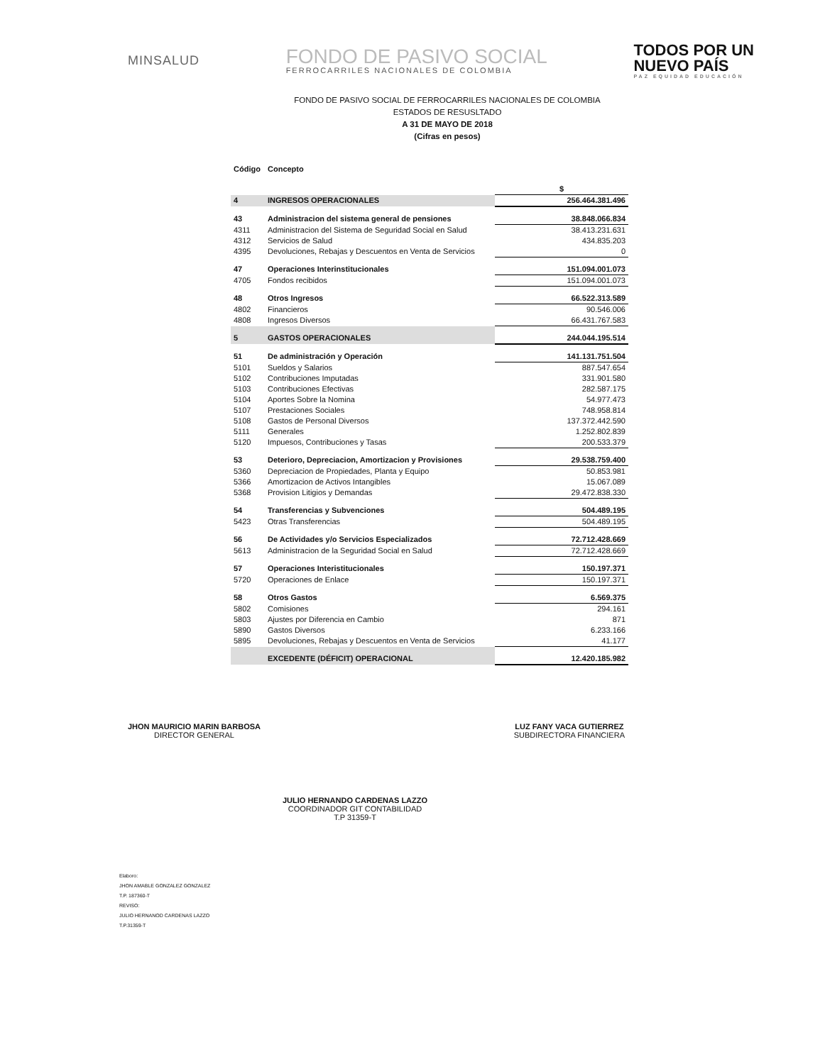MINSALUD
FONDO DE PASIVO SOCIAL
FERROCARRILES NACIONALES DE COLOMBIA
TODOS POR UN
NUEVO PAÍS
PAZ EQUIDAD EDUCACIÓN
FONDO DE PASIVO SOCIAL DE FERROCARRILES NACIONALES DE COLOMBIA
ESTADOS DE RESUSLTADO
A 31 DE MAYO DE 2018
(Cifras en pesos)
| Código | Concepto | |
| --- | --- | --- |
| | | $ |
| 4 | INGRESOS OPERACIONALES | 256.464.381.496 |
| 43 | Administracion del sistema general de pensiones | 38.848.066.834 |
| 4311 | Administracion del Sistema de Seguridad Social en Salud | 38.413.231.631 |
| 4312 | Servicios de Salud | 434.835.203 |
| 4395 | Devoluciones, Rebajas y Descuentos en Venta de Servicios | 0 |
| 47 | Operaciones Interinstitucionales | 151.094.001.073 |
| 4705 | Fondos recibidos | 151.094.001.073 |
| 48 | Otros Ingresos | 66.522.313.589 |
| 4802 | Financieros | 90.546.006 |
| 4808 | Ingresos Diversos | 66.431.767.583 |
| 5 | GASTOS OPERACIONALES | 244.044.195.514 |
| 51 | De administración y Operación | 141.131.751.504 |
| 5101 | Sueldos y Salarios | 887.547.654 |
| 5102 | Contribuciones Imputadas | 331.901.580 |
| 5103 | Contribuciones Efectivas | 282.587.175 |
| 5104 | Aportes Sobre la Nomina | 54.977.473 |
| 5107 | Prestaciones Sociales | 748.958.814 |
| 5108 | Gastos de Personal Diversos | 137.372.442.590 |
| 5111 | Generales | 1.252.802.839 |
| 5120 | Impuesos, Contribuciones y Tasas | 200.533.379 |
| 53 | Deterioro, Depreciacion, Amortizacion y Provisiones | 29.538.759.400 |
| 5360 | Depreciacion de Propiedades, Planta y Equipo | 50.853.981 |
| 5366 | Amortizacion de Activos Intangibles | 15.067.089 |
| 5368 | Provision Litigios y Demandas | 29.472.838.330 |
| 54 | Transferencias y Subvenciones | 504.489.195 |
| 5423 | Otras Transferencias | 504.489.195 |
| 56 | De Actividades y/o Servicios Especializados | 72.712.428.669 |
| 5613 | Administracion de la Seguridad Social en Salud | 72.712.428.669 |
| 57 | Operaciones Interistitucionales | 150.197.371 |
| 5720 | Operaciones de Enlace | 150.197.371 |
| 58 | Otros Gastos | 6.569.375 |
| 5802 | Comisiones | 294.161 |
| 5803 | Ajustes por Diferencia en Cambio | 871 |
| 5890 | Gastos Diversos | 6.233.166 |
| 5895 | Devoluciones, Rebajas y Descuentos en Venta de Servicios | 41.177 |
| | EXCEDENTE (DÉFICIT) OPERACIONAL | 12.420.185.982 |
JHON MAURICIO MARIN BARBOSA
DIRECTOR GENERAL
LUZ FANY VACA GUTIERREZ
SUBDIRECTORA FINANCIERA
JULIO HERNANDO CARDENAS LAZZO
COORDINADOR GIT CONTABILIDAD
T.P 31359-T
Elaboro:
JHON AMABLE GONZALEZ GONZALEZ
T.P. 187360-T
REVISO:
JULIO HERNANOD CARDENAS LAZZO
T.P.31359-T